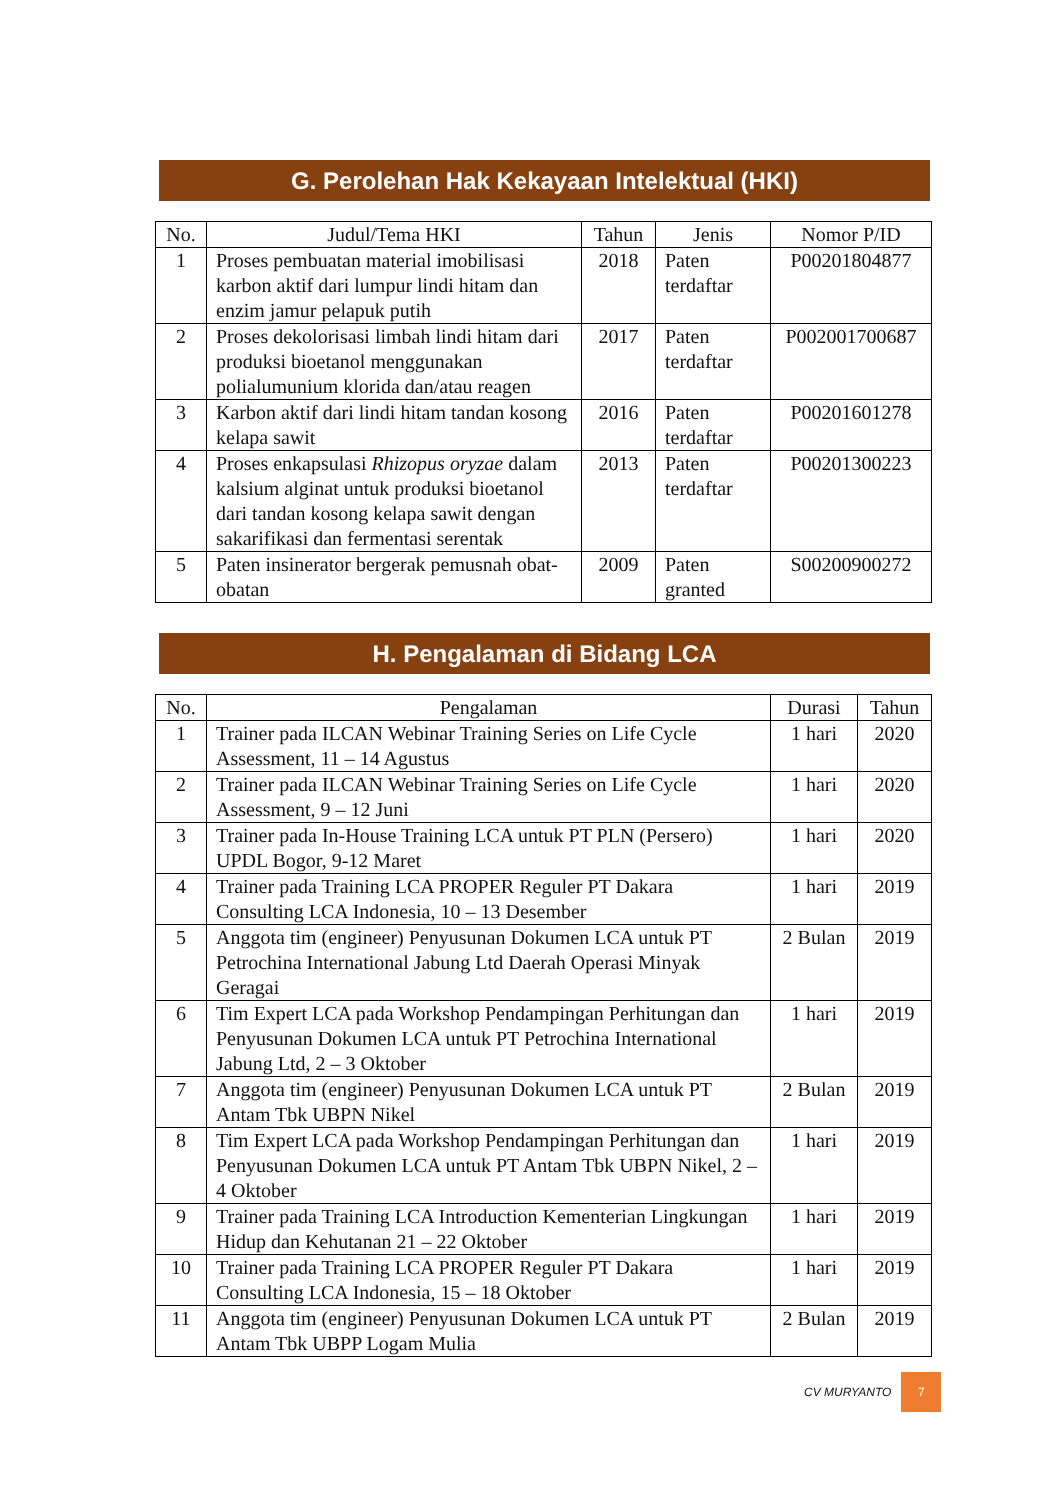G. Perolehan Hak Kekayaan Intelektual (HKI)
| No. | Judul/Tema HKI | Tahun | Jenis | Nomor P/ID |
| --- | --- | --- | --- | --- |
| 1 | Proses pembuatan material imobilisasi karbon aktif dari lumpur lindi hitam dan enzim jamur pelapuk putih | 2018 | Paten terdaftar | P00201804877 |
| 2 | Proses dekolorisasi limbah lindi hitam dari produksi bioetanol menggunakan polialumunium klorida dan/atau reagen | 2017 | Paten terdaftar | P002001700687 |
| 3 | Karbon aktif dari lindi hitam tandan kosong kelapa sawit | 2016 | Paten terdaftar | P00201601278 |
| 4 | Proses enkapsulasi Rhizopus oryzae dalam kalsium alginat untuk produksi bioetanol dari tandan kosong kelapa sawit dengan sakarifikasi dan fermentasi serentak | 2013 | Paten terdaftar | P00201300223 |
| 5 | Paten insinerator bergerak pemusnah obat-obatan | 2009 | Paten granted | S00200900272 |
H. Pengalaman di Bidang LCA
| No. | Pengalaman | Durasi | Tahun |
| --- | --- | --- | --- |
| 1 | Trainer pada ILCAN Webinar Training Series on Life Cycle Assessment, 11 – 14 Agustus | 1 hari | 2020 |
| 2 | Trainer pada ILCAN Webinar Training Series on Life Cycle Assessment, 9 – 12 Juni | 1 hari | 2020 |
| 3 | Trainer pada In-House Training LCA untuk PT PLN (Persero) UPDL Bogor, 9-12 Maret | 1 hari | 2020 |
| 4 | Trainer pada Training LCA PROPER Reguler PT Dakara Consulting LCA Indonesia, 10 – 13 Desember | 1 hari | 2019 |
| 5 | Anggota tim (engineer) Penyusunan Dokumen LCA untuk PT Petrochina International Jabung Ltd Daerah Operasi Minyak Geragai | 2 Bulan | 2019 |
| 6 | Tim Expert LCA pada Workshop Pendampingan Perhitungan dan Penyusunan Dokumen LCA untuk PT Petrochina International Jabung Ltd, 2 – 3 Oktober | 1 hari | 2019 |
| 7 | Anggota tim (engineer) Penyusunan Dokumen LCA untuk PT Antam Tbk UBPN Nikel | 2 Bulan | 2019 |
| 8 | Tim Expert LCA pada Workshop Pendampingan Perhitungan dan Penyusunan Dokumen LCA untuk PT Antam Tbk UBPN Nikel, 2 – 4 Oktober | 1 hari | 2019 |
| 9 | Trainer pada Training LCA Introduction Kementerian Lingkungan Hidup dan Kehutanan 21 – 22 Oktober | 1 hari | 2019 |
| 10 | Trainer pada Training LCA PROPER Reguler PT Dakara Consulting LCA Indonesia, 15 – 18 Oktober | 1 hari | 2019 |
| 11 | Anggota tim (engineer) Penyusunan Dokumen LCA untuk PT Antam Tbk UBPP Logam Mulia | 2 Bulan | 2019 |
CV MURYANTO 7